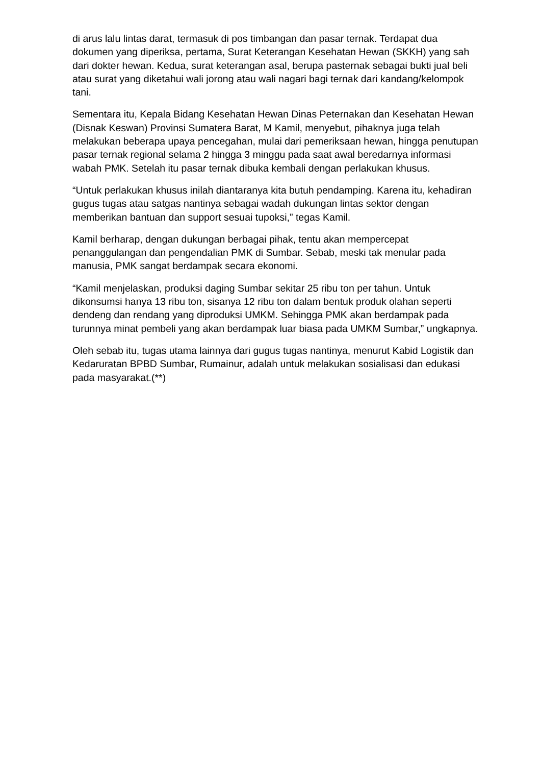di arus lalu lintas darat, termasuk di pos timbangan dan pasar ternak. Terdapat dua dokumen yang diperiksa, pertama, Surat Keterangan Kesehatan Hewan (SKKH) yang sah dari dokter hewan. Kedua, surat keterangan asal, berupa pasternak sebagai bukti jual beli atau surat yang diketahui wali jorong atau wali nagari bagi ternak dari kandang/kelompok tani.
Sementara itu, Kepala Bidang Kesehatan Hewan Dinas Peternakan dan Kesehatan Hewan (Disnak Keswan) Provinsi Sumatera Barat, M Kamil, menyebut, pihaknya juga telah melakukan beberapa upaya pencegahan, mulai dari pemeriksaan hewan, hingga penutupan pasar ternak regional selama 2 hingga 3 minggu pada saat awal beredarnya informasi wabah PMK. Setelah itu pasar ternak dibuka kembali dengan perlakukan khusus.
“Untuk perlakukan khusus inilah diantaranya kita butuh pendamping. Karena itu, kehadiran gugus tugas atau satgas nantinya sebagai wadah dukungan lintas sektor dengan memberikan bantuan dan support sesuai tupoksi,” tegas Kamil.
Kamil berharap, dengan dukungan berbagai pihak, tentu akan mempercepat penanggulangan dan pengendalian PMK di Sumbar. Sebab, meski tak menular pada manusia, PMK sangat berdampak secara ekonomi.
“Kamil menjelaskan, produksi daging Sumbar sekitar 25 ribu ton per tahun. Untuk dikonsumsi hanya 13 ribu ton, sisanya 12 ribu ton dalam bentuk produk olahan seperti dendeng dan rendang yang diproduksi UMKM. Sehingga PMK akan berdampak pada turunnya minat pembeli yang akan berdampak luar biasa pada UMKM Sumbar,” ungkapnya.
Oleh sebab itu, tugas utama lainnya dari gugus tugas nantinya, menurut Kabid Logistik dan Kedaruratan BPBD Sumbar, Rumainur, adalah untuk melakukan sosialisasi dan edukasi pada masyarakat.(**)